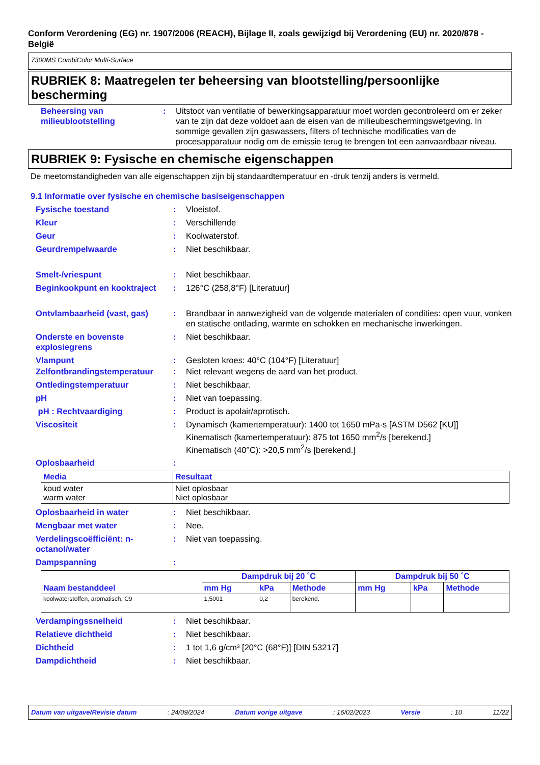Conform Verordening (EG) nr. 1907/2006 (REACH), Bijlage II, zoals gewijzigd bij Verordening (EU) nr. 2020/878 - België
7300MS CombiColor Multi-Surface
RUBRIEK 8: Maatregelen ter beheersing van blootstelling/persoonlijke bescherming
Beheersing van milieublootstelling
: Uitstoot van ventilatie of bewerkingsapparatuur moet worden gecontroleerd om er zeker van te zijn dat deze voldoet aan de eisen van de milieubeschermingswetgeving. In sommige gevallen zijn gaswassers, filters of technische modificaties van de procesapparatuur nodig om de emissie terug te brengen tot een aanvaardbaar niveau.
RUBRIEK 9: Fysische en chemische eigenschappen
De meetomstandigheden van alle eigenschappen zijn bij standaardtemperatuur en -druk tenzij anders is vermeld.
9.1 Informatie over fysische en chemische basiseigenschappen
Fysische toestand : Vloeistof.
Kleur : Verschillende
Geur : Koolwaterstof.
Geurdrempelwaarde : Niet beschikbaar.
Smelt-/vriespunt : Niet beschikbaar.
Beginkookpunt en kooktraject
: 126°C (258,8°F) [Literatuur]
Ontvlambaarheid (vast, gas) : Brandbaar in aanwezigheid van de volgende materialen of condities: open vuur, vonken en statische ontlading, warmte en schokken en mechanische inwerkingen.
Onderste en bovenste explosiegrens
: Niet beschikbaar.
Vlampunt : Gesloten kroes: 40°C (104°F) [Literatuur]
Zelfontbrandingstemperatuur : Niet relevant wegens de aard van het product.
Ontledingstemperatuur : Niet beschikbaar.
pH : Niet van toepassing.
pH : Rechtvaardiging : Product is apolair/aprotisch.
Viscositeit : Dynamisch (kamertemperatuur): 1400 tot 1650 mPa·s [ASTM D562 [KU]]
Kinematisch (kamertemperatuur): 875 tot 1650 mm<sup>2</sup>/s [berekend.]
Kinematisch (40°C): >20,5 mm<sup>2</sup>/s [berekend.]
Oplosbaarheid :
| Media | Resultaat |
| --- | --- |
| koud water warm water | Niet oplosbaar Niet oplosbaar |
Oplosbaarheid in water : Niet beschikbaar.
Mengbaar met water : Nee.
Verdelingscoëfficiënt: n-octanol/water
: Niet van toepassing.
Dampspanning :
| Naam bestanddeel | Dampdruk bij 20 ˚C | | | Dampdruk bij 50 ˚C | | |
| --- | --- | --- | --- | --- | --- | --- |
| | mm Hg | kPa | Methode | mm Hg | kPa | Methode |
| koolwaterstoffen, aromatisch, C9 | 1,5001 | 0,2 | berekend. | | | |
Verdampingssnelheid : Niet beschikbaar.
Relatieve dichtheid : Niet beschikbaar.
Dichtheid : 1 tot 1,6 g/cm³ [20°C (68°F)] [DIN 53217]
Dampdichtheid : Niet beschikbaar.
Datum van uitgave/Revisie datum : 24/09/2024 Datum vorige uitgave : 16/02/2023 Versie : 10 11/22